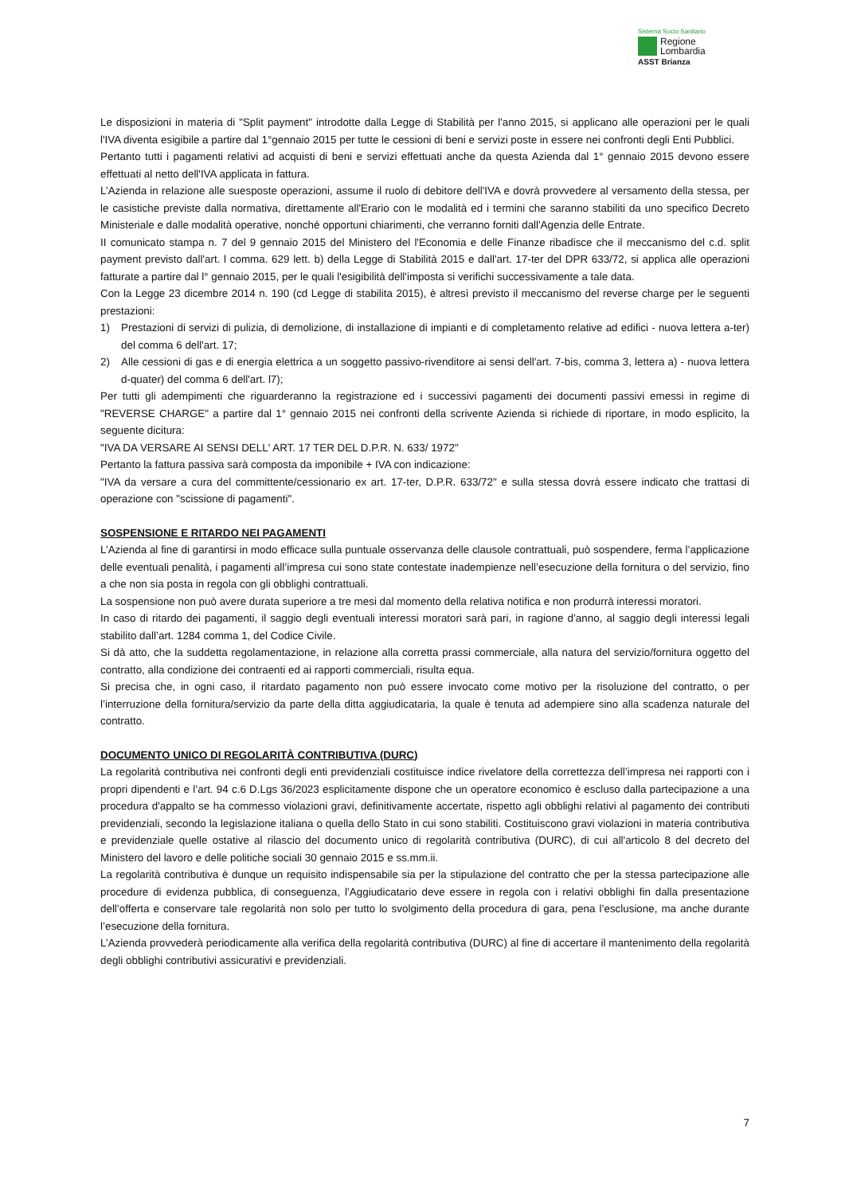Sistema Socio Sanitario
Regione
Lombardia
ASST Brianza
Le disposizioni in materia di "Split payment" introdotte dalla Legge di Stabilità per l'anno 2015, si applicano alle operazioni per le quali l'IVA diventa esigibile a partire dal 1°gennaio 2015 per tutte le cessioni di beni e servizi poste in essere nei confronti degli Enti Pubblici.
Pertanto tutti i pagamenti relativi ad acquisti di beni e servizi effettuati anche da questa Azienda dal 1° gennaio 2015 devono essere effettuati al netto dell'IVA applicata in fattura.
L’Azienda in relazione alle suesposte operazioni, assume il ruolo di debitore dell'IVA e dovrà provvedere al versamento della stessa, per le casistiche previste dalla normativa, direttamente all'Erario con le modalità ed i termini che saranno stabiliti da uno specifico Decreto Ministeriale e dalle modalità operative, nonché opportuni chiarimenti, che verranno forniti dall'Agenzia delle Entrate.
II comunicato stampa n. 7 del 9 gennaio 2015 del Ministero del l'Economia e delle Finanze ribadisce che il meccanismo del c.d. split payment previsto dall'art. l comma. 629 lett. b) della Legge di Stabilità 2015 e dall'art. 17-ter del DPR 633/72, si applica alle operazioni fatturate a partire dal l° gennaio 2015, per le quali l'esigibilità dell'imposta si verifichi successivamente a tale data.
Con la Legge 23 dicembre 2014 n. 190 (cd Legge di stabilita 2015), è altresì previsto il meccanismo del reverse charge per le seguenti prestazioni:
1) Prestazioni di servizi di pulizia, di demolizione, di installazione di impianti e di completamento relative ad edifici - nuova lettera a-ter) del comma 6 dell'art. 17;
2) Alle cessioni di gas e di energia elettrica a un soggetto passivo-rivenditore ai sensi dell'art. 7-bis, comma 3, lettera a) - nuova lettera d-quater) del comma 6 dell'art. l7);
Per tutti gli adempimenti che riguarderanno la registrazione ed i successivi pagamenti dei documenti passivi emessi in regime di "REVERSE CHARGE" a partire dal 1° gennaio 2015 nei confronti della scrivente Azienda si richiede di riportare, in modo esplicito, la seguente dicitura:
"IVA DA VERSARE AI SENSI DELL' ART. 17 TER DEL D.P.R. N. 633/ 1972"
Pertanto la fattura passiva sarà composta da imponibile + IVA con indicazione:
"IVA da versare a cura del committente/cessionario ex art. 17-ter, D.P.R. 633/72" e sulla stessa dovrà essere indicato che trattasi di operazione con "scissione di pagamenti".
SOSPENSIONE E RITARDO NEI PAGAMENTI
L’Azienda al fine di garantirsi in modo efficace sulla puntuale osservanza delle clausole contrattuali, può sospendere, ferma l’applicazione delle eventuali penalità, i pagamenti all’impresa cui sono state contestate inadempienze nell’esecuzione della fornitura o del servizio, fino a che non sia posta in regola con gli obblighi contrattuali.
La sospensione non può avere durata superiore a tre mesi dal momento della relativa notifica e non produrrà interessi moratori.
In caso di ritardo dei pagamenti, il saggio degli eventuali interessi moratori sarà pari, in ragione d’anno, al saggio degli interessi legali stabilito dall’art. 1284 comma 1, del Codice Civile.
Si dà atto, che la suddetta regolamentazione, in relazione alla corretta prassi commerciale, alla natura del servizio/fornitura oggetto del contratto, alla condizione dei contraenti ed ai rapporti commerciali, risulta equa.
Si precisa che, in ogni caso, il ritardato pagamento non può essere invocato come motivo per la risoluzione del contratto, o per l’interruzione della fornitura/servizio da parte della ditta aggiudicataria, la quale è tenuta ad adempiere sino alla scadenza naturale del contratto.
DOCUMENTO UNICO DI REGOLARITÀ CONTRIBUTIVA (DURC)
La regolarità contributiva nei confronti degli enti previdenziali costituisce indice rivelatore della correttezza dell’impresa nei rapporti con i propri dipendenti e l’art. 94 c.6 D.Lgs 36/2023 esplicitamente dispone che un operatore economico è escluso dalla partecipazione a una procedura d'appalto se ha commesso violazioni gravi, definitivamente accertate, rispetto agli obblighi relativi al pagamento dei contributi previdenziali, secondo la legislazione italiana o quella dello Stato in cui sono stabiliti. Costituiscono gravi violazioni in materia contributiva e previdenziale quelle ostative al rilascio del documento unico di regolarità contributiva (DURC), di cui all'articolo 8 del decreto del Ministero del lavoro e delle politiche sociali 30 gennaio 2015 e ss.mm.ii.
La regolarità contributiva è dunque un requisito indispensabile sia per la stipulazione del contratto che per la stessa partecipazione alle procedure di evidenza pubblica, di conseguenza, l’Aggiudicatario deve essere in regola con i relativi obblighi fin dalla presentazione dell’offerta e conservare tale regolarità non solo per tutto lo svolgimento della procedura di gara, pena l’esclusione, ma anche durante l’esecuzione della fornitura.
L’Azienda provvederà periodicamente alla verifica della regolarità contributiva (DURC) al fine di accertare il mantenimento della regolarità degli obblighi contributivi assicurativi e previdenziali.
7